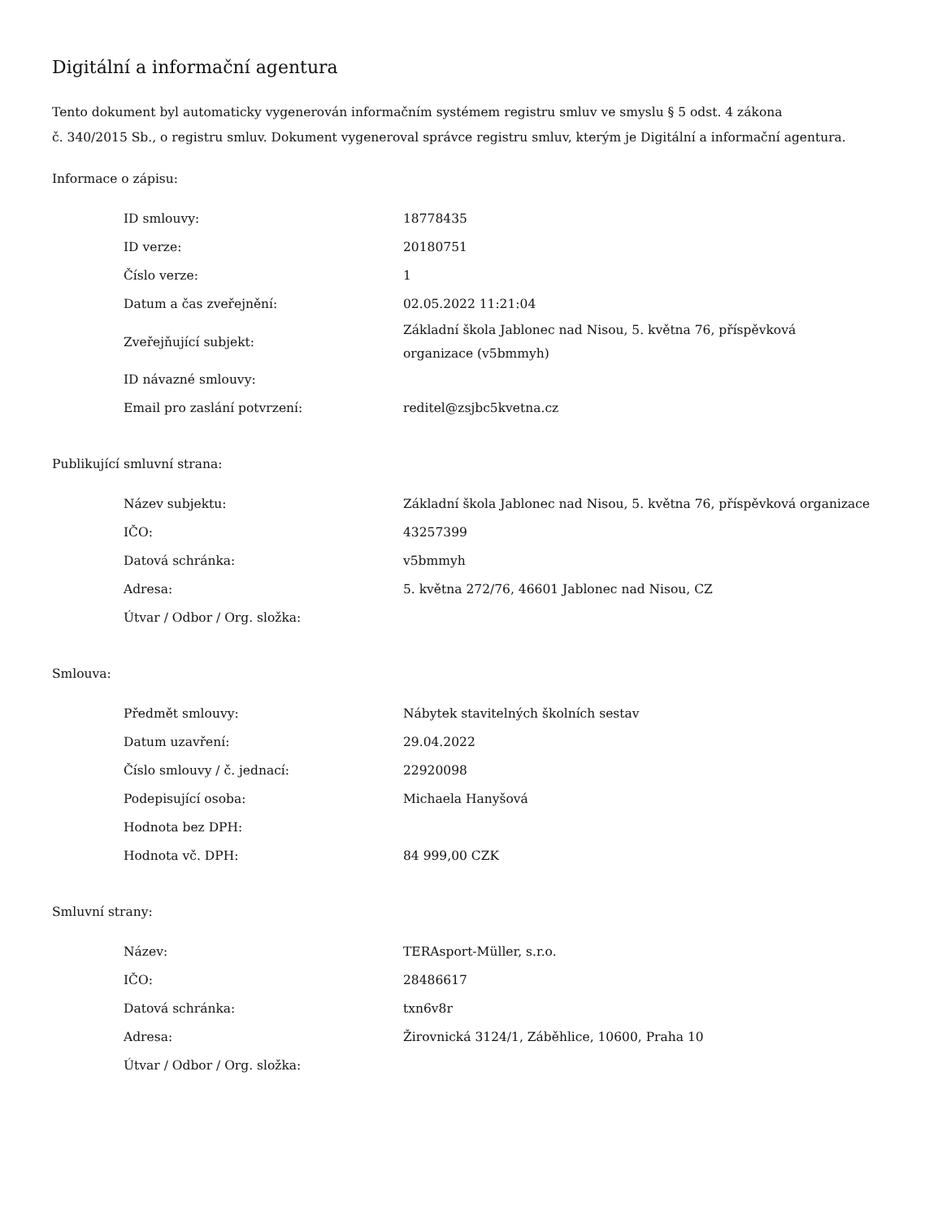Digitální a informační agentura
Tento dokument byl automaticky vygenerován informačním systémem registru smluv ve smyslu § 5 odst. 4 zákona
č. 340/2015 Sb., o registru smluv. Dokument vygeneroval správce registru smluv, kterým je Digitální a informační agentura.
Informace o zápisu:
| ID smlouvy: | 18778435 |
| ID verze: | 20180751 |
| Číslo verze: | 1 |
| Datum a čas zveřejnění: | 02.05.2022 11:21:04 |
| Zveřejňující subjekt: | Základní škola Jablonec nad Nisou, 5. května 76, příspěvková organizace (v5bmmyh) |
| ID návazné smlouvy: | |
| Email pro zaslání potvrzení: | reditel@zsjbc5kvetna.cz |
Publikující smluvní strana:
| Název subjektu: | Základní škola Jablonec nad Nisou, 5. května 76, příspěvková organizace |
| IČO: | 43257399 |
| Datová schránka: | v5bmmyh |
| Adresa: | 5. května 272/76, 46601 Jablonec nad Nisou, CZ |
| Útvar / Odbor / Org. složka: | |
Smlouva:
| Předmět smlouvy: | Nábytek stavitelných školních sestav |
| Datum uzavření: | 29.04.2022 |
| Číslo smlouvy / č. jednací: | 22920098 |
| Podepisující osoba: | Michaela Hanyšová |
| Hodnota bez DPH: | |
| Hodnota vč. DPH: | 84 999,00 CZK |
Smluvní strany:
| Název: | TERAsport-Müller, s.r.o. |
| IČO: | 28486617 |
| Datová schránka: | txn6v8r |
| Adresa: | Žirovnická 3124/1, Záběhlice, 10600, Praha 10 |
| Útvar / Odbor / Org. složka: | |